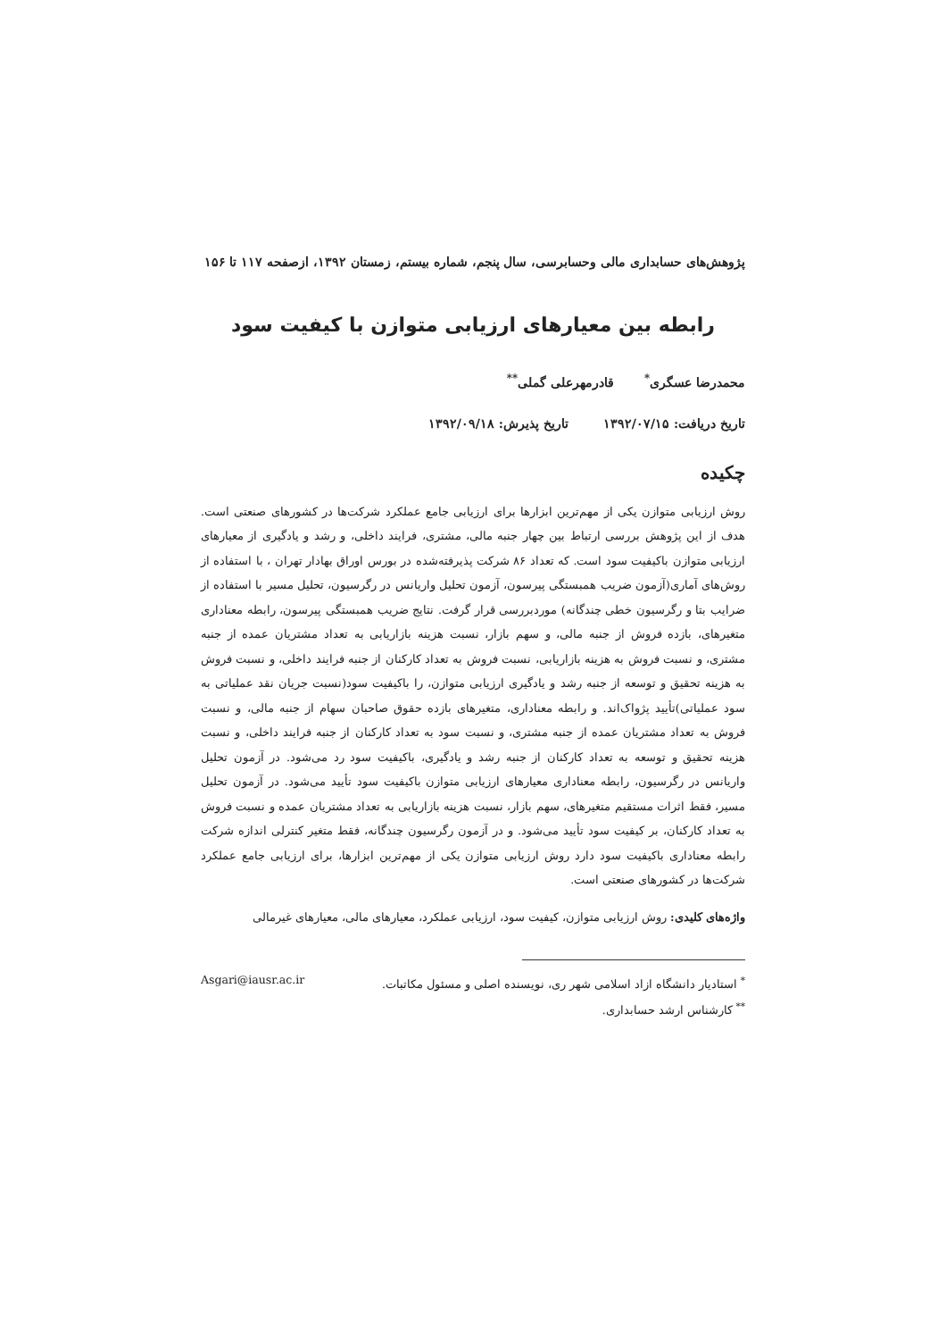پژوهش‌های حسابداری مالی وحسابرسی، سال پنجم، شماره بیستم، زمستان ۱۳۹۲، ازصفحه ۱۱۷ تا ۱۵۶
رابطه بین معیارهای ارزیابی متوازن با کیفیت سود
محمدرضا عسگری<sup>*</sup> قادرمهرعلی گملی<sup>**</sup>
تاریخ دریافت: ۱۳۹۲/۰۷/۱۵ تاریخ پذیرش: ۱۳۹۲/۰۹/۱۸
چکیده
روش ارزیابی متوازن یکی از مهم‌ترین ابزارها برای ارزیابی جامع عملکرد شرکت‌ها در کشورهای صنعتی است. هدف از این پژوهش بررسی ارتباط بین چهار جنبه مالی، مشتری، فرایند داخلی، و رشد و یادگیری از معیارهای ارزیابی متوازن باکیفیت سود است. که تعداد ۸۶ شرکت پذیرفته‌شده در بورس اوراق بهادار تهران ، با استفاده از روش‌های آماری(آزمون ضریب همبستگی پیرسون، آزمون تحلیل واریانس در رگرسیون، تحلیل مسیر با استفاده از ضرایب بتا و رگرسیون خطی چندگانه) موردبررسی قرار گرفت. نتایج ضریب همبستگی پیرسون، رابطه معناداری متغیرهای، بازده فروش از جنبه مالی، و سهم بازار، نسبت هزینه بازاریابی به تعداد مشتریان عمده از جنبه مشتری، و نسبت فروش به هزینه بازاریابی، نسبت فروش به تعداد کارکنان از جنبه فرایند داخلی، و نسبت فروش به هزینه تحقیق و توسعه از جنبه رشد و یادگیری ارزیابی متوازن، را باکیفیت سود(نسبت جریان نقد عملیاتی به سود عملیاتی)تأیید پژواک‌اند. و رابطه معناداری، متغیرهای بازده حقوق صاحبان سهام از جنبه مالی، و نسبت فروش به تعداد مشتریان عمده از جنبه مشتری، و نسبت سود به تعداد کارکنان از جنبه فرایند داخلی، و نسبت هزینه تحقیق و توسعه به تعداد کارکنان از جنبه رشد و یادگیری، باکیفیت سود رد می‌شود. در آزمون تحلیل واریانس در رگرسیون، رابطه معناداری معیارهای ارزیابی متوازن باکیفیت سود تأیید می‌شود. در آزمون تحلیل مسیر، فقط اثرات مستقیم متغیرهای، سهم بازار، نسبت هزینه بازاریابی به تعداد مشتریان عمده و نسبت فروش به تعداد کارکنان، بر کیفیت سود تأیید می‌شود. و در آزمون رگرسیون چندگانه، فقط متغیر کنترلی اندازه شرکت رابطه معناداری باکیفیت سود دارد روش ارزیابی متوازن یکی از مهم‌ترین ابزارها، برای ارزیابی جامع عملکرد شرکت‌ها در کشورهای صنعتی است.
واژه‌های کلیدی: روش ارزیابی متوازن، کیفیت سود، ارزیابی عملکرد، معیارهای مالی، معیارهای غیرمالی
<sup>*</sup> استادیار دانشگاه ازاد اسلامی شهر ری، نویسنده اصلی و مسئول مکاتبات. Asgari@iausr.ac.ir
<sup>**</sup> کارشناس ارشد حسابداری.